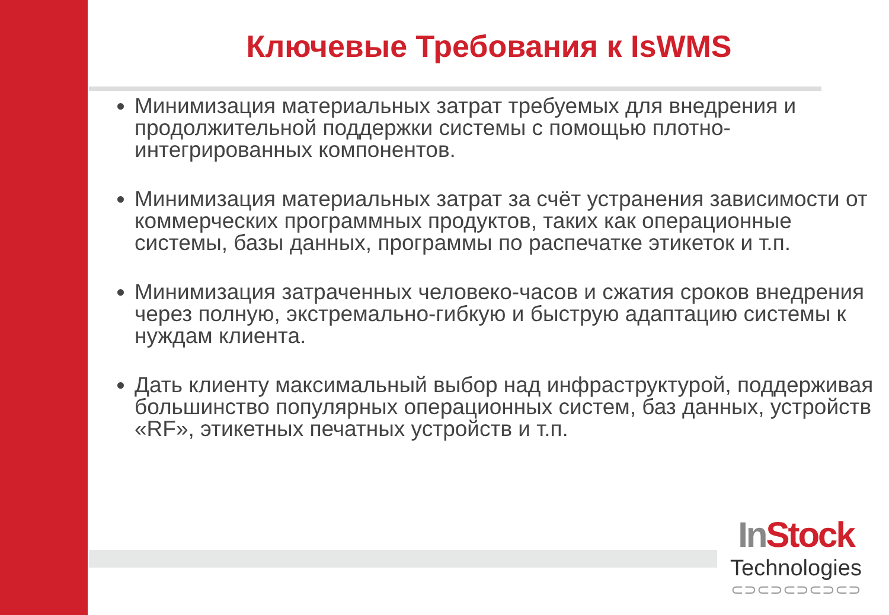Ключевые Требования к IsWMS
Минимизация материальных затрат требуемых для внедрения и продолжительной поддержки системы с помощью плотно-интегрированных компонентов.
Минимизация материальных затрат за счёт устранения зависимости от коммерческих программных продуктов, таких как операционные системы, базы данных, программы по распечатке этикеток и т.п.
Минимизация затраченных человеко-часов и сжатия сроков внедрения через полную, экстремально-гибкую и быструю адаптацию системы к нуждам клиента.
Дать клиенту максимальный выбор над инфраструктурой, поддерживая большинство популярных операционных систем, баз данных, устройств «RF», этикетных печатных устройств и т.п.
In Stock
Technologies
⊂⊃⊂⊃⊂⊃⊂⊃⊂⊃